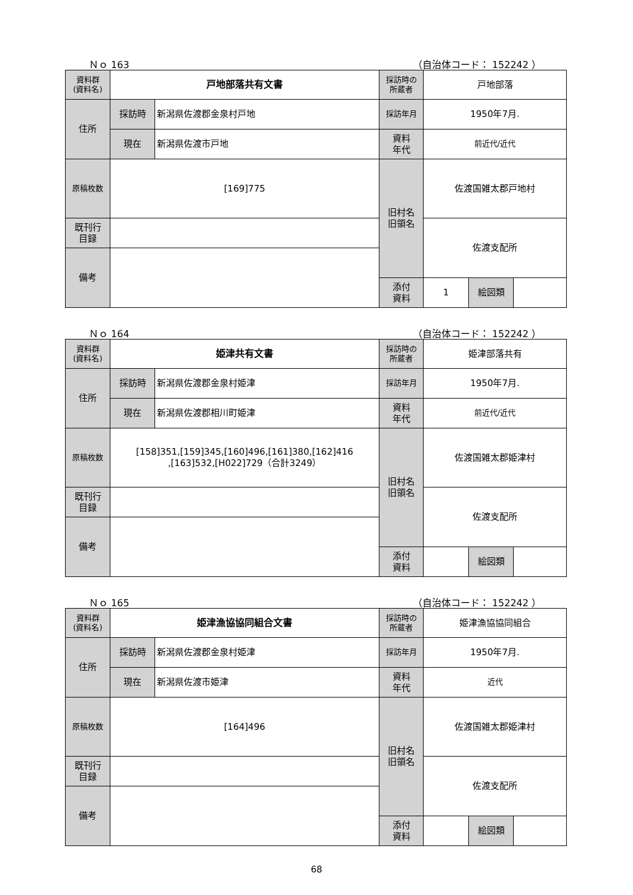Ｎｏ 163 （自治体コード： 152242 ）
| 資料群 (資料名) | 戸地部落共有文書 | | 採訪時の 所蔵者 | 戸地部落 | | |
| 住所 | 採訪時 | 新潟県佐渡郡金泉村戸地 | 採訪年月 | 1950年7月. | | |
| | 現在 | 新潟県佐渡市戸地 | 資料 年代 | 前近代/近代 | | |
| 原稿枚数 | [169]775 | | 旧村名 旧領名 | 佐渡国雑太郡戸地村 | | |
| 既刊行 目録 | | | | 佐渡支配所 | | |
| 備考 | | | | | | |
| | | | 添付 資料 | 1 | 絵図類 | |
Ｎｏ 164 （自治体コード： 152242 ）
| 資料群 (資料名) | 姫津共有文書 | | 採訪時の 所蔵者 | 姫津部落共有 | | |
| 住所 | 採訪時 | 新潟県佐渡郡金泉村姫津 | 採訪年月 | 1950年7月. | | |
| | 現在 | 新潟県佐渡郡相川町姫津 | 資料 年代 | 前近代/近代 | | |
| 原稿枚数 | [158]351,[159]345,[160]496,[161]380,[162]416 ,[163]532,[H022]729（合計3249） | | 旧村名 旧領名 | 佐渡国雑太郡姫津村 | | |
| 既刊行 目録 | | | | 佐渡支配所 | | |
| 備考 | | | | | | |
| | | | 添付 資料 | | 絵図類 | |
Ｎｏ 165 （自治体コード： 152242 ）
| 資料群 (資料名) | 姫津漁協協同組合文書 | | 採訪時の 所蔵者 | 姫津漁協協同組合 | | |
| 住所 | 採訪時 | 新潟県佐渡郡金泉村姫津 | 採訪年月 | 1950年7月. | | |
| | 現在 | 新潟県佐渡市姫津 | 資料 年代 | 近代 | | |
| 原稿枚数 | [164]496 | | 旧村名 旧領名 | 佐渡国雑太郡姫津村 | | |
| 既刊行 目録 | | | | 佐渡支配所 | | |
| 備考 | | | | | | |
| | | | 添付 資料 | | 絵図類 | |
68